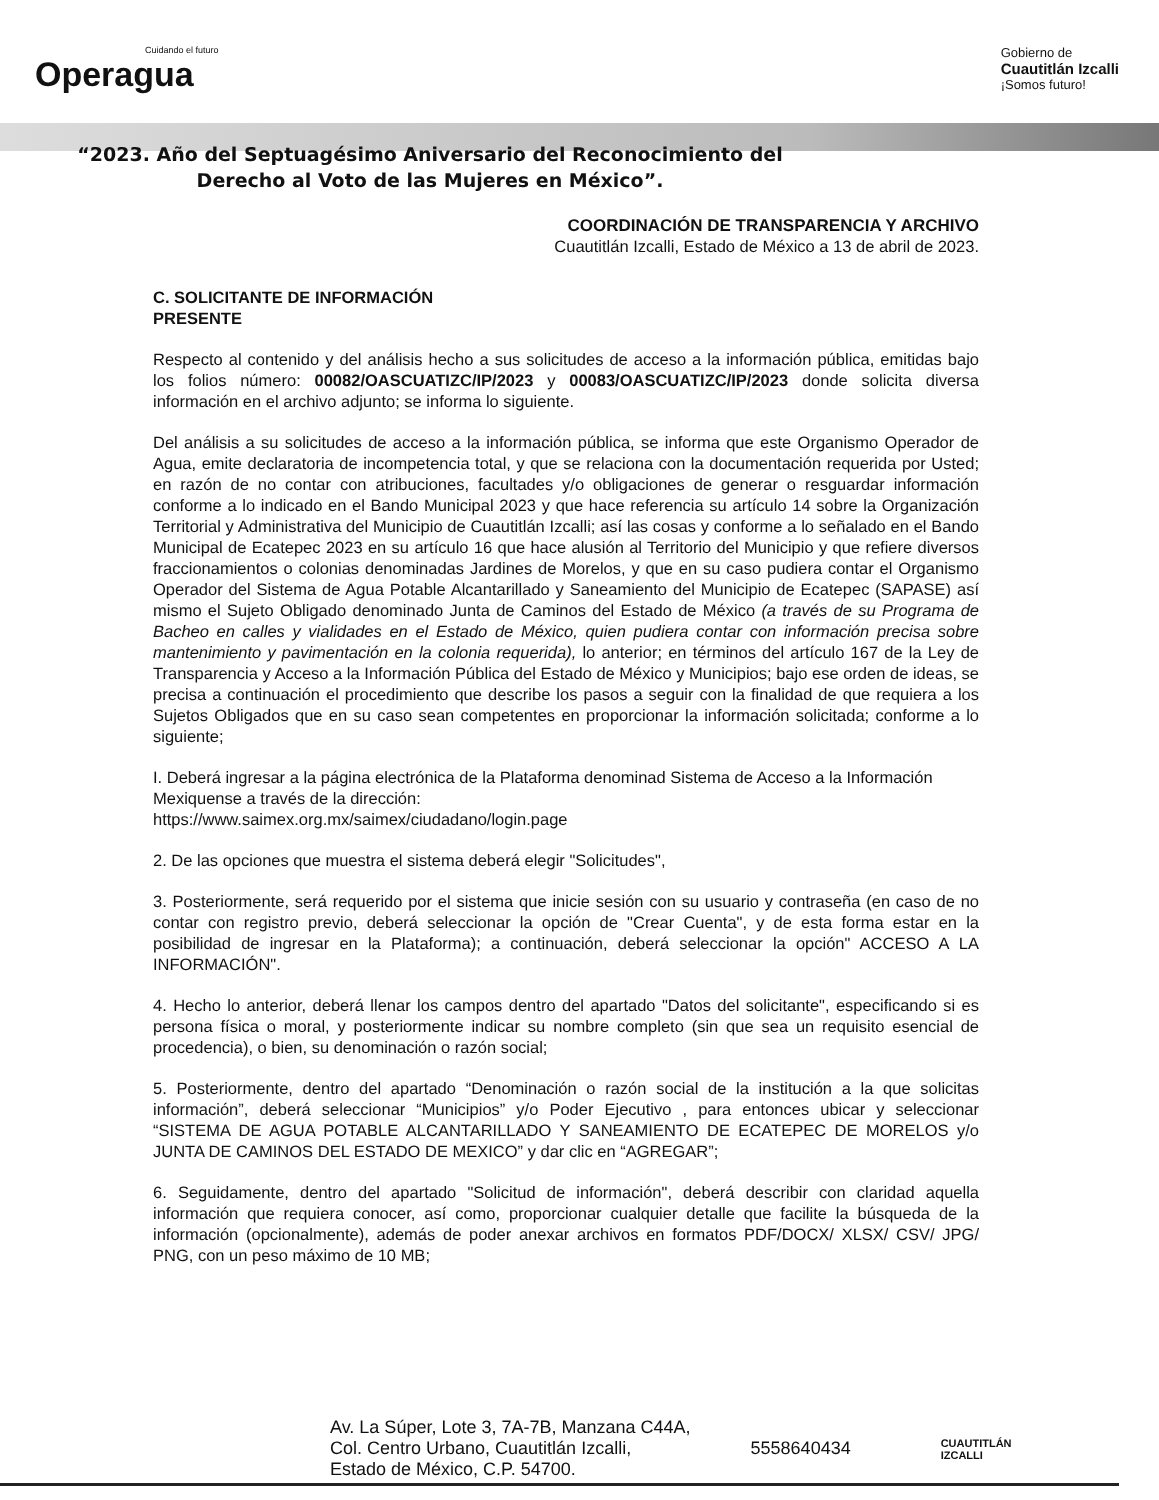Cuidando el futuro
Operagua
Gobierno de
Cuautitlán Izcalli
¡Somos futuro!
“2023. Año del Septuagésimo Aniversario del Reconocimiento del
Derecho al Voto de las Mujeres en México”.
COORDINACIÓN DE TRANSPARENCIA Y ARCHIVO
Cuautitlán Izcalli, Estado de México a 13 de abril de 2023.
C. SOLICITANTE DE INFORMACIÓN
PRESENTE
Respecto al contenido y del análisis hecho a sus solicitudes de acceso a la información pública, emitidas bajo los folios número: 00082/OASCUATIZC/IP/2023 y 00083/OASCUATIZC/IP/2023 donde solicita diversa información en el archivo adjunto; se informa lo siguiente.
Del análisis a su solicitudes de acceso a la información pública, se informa que este Organismo Operador de Agua, emite declaratoria de incompetencia total, y que se relaciona con la documentación requerida por Usted; en razón de no contar con atribuciones, facultades y/o obligaciones de generar o resguardar información conforme a lo indicado en el Bando Municipal 2023 y que hace referencia su artículo 14 sobre la Organización Territorial y Administrativa del Municipio de Cuautitlán Izcalli; así las cosas y conforme a lo señalado en el Bando Municipal de Ecatepec 2023 en su artículo 16 que hace alusión al Territorio del Municipio y que refiere diversos fraccionamientos o colonias denominadas Jardines de Morelos, y que en su caso pudiera contar el Organismo Operador del Sistema de Agua Potable Alcantarillado y Saneamiento del Municipio de Ecatepec (SAPASE) así mismo el Sujeto Obligado denominado Junta de Caminos del Estado de México (a través de su Programa de Bacheo en calles y vialidades en el Estado de México, quien pudiera contar con información precisa sobre mantenimiento y pavimentación en la colonia requerida), lo anterior; en términos del artículo 167 de la Ley de Transparencia y Acceso a la Información Pública del Estado de México y Municipios; bajo ese orden de ideas, se precisa a continuación el procedimiento que describe los pasos a seguir con la finalidad de que requiera a los Sujetos Obligados que en su caso sean competentes en proporcionar la información solicitada; conforme a lo siguiente;
I. Deberá ingresar a la página electrónica de la Plataforma denominad Sistema de Acceso a la Información Mexiquense a través de la dirección:
https://www.saimex.org.mx/saimex/ciudadano/login.page
2. De las opciones que muestra el sistema deberá elegir "Solicitudes",
3. Posteriormente, será requerido por el sistema que inicie sesión con su usuario y contraseña (en caso de no contar con registro previo, deberá seleccionar la opción de "Crear Cuenta", y de esta forma estar en la posibilidad de ingresar en la Plataforma); a continuación, deberá seleccionar la opción" ACCESO A LA INFORMACIÓN".
4. Hecho lo anterior, deberá llenar los campos dentro del apartado "Datos del solicitante", especificando si es persona física o moral, y posteriormente indicar su nombre completo (sin que sea un requisito esencial de procedencia), o bien, su denominación o razón social;
5. Posteriormente, dentro del apartado “Denominación o razón social de la institución a la que solicitas información”, deberá seleccionar “Municipios” y/o Poder Ejecutivo , para entonces ubicar y seleccionar “SISTEMA DE AGUA POTABLE ALCANTARILLADO Y SANEAMIENTO DE ECATEPEC DE MORELOS y/o JUNTA DE CAMINOS DEL ESTADO DE MEXICO” y dar clic en “AGREGAR”;
6. Seguidamente, dentro del apartado "Solicitud de información", deberá describir con claridad aquella información que requiera conocer, así como, proporcionar cualquier detalle que facilite la búsqueda de la información (opcionalmente), además de poder anexar archivos en formatos PDF/DOCX/ XLSX/ CSV/ JPG/ PNG, con un peso máximo de 10 MB;
Av. La Súper, Lote 3, 7A-7B, Manzana C44A,
Col. Centro Urbano, Cuautitlán Izcalli,
Estado de México, C.P. 54700.
5558640434
CUAUTITLÁN
IZCALLI